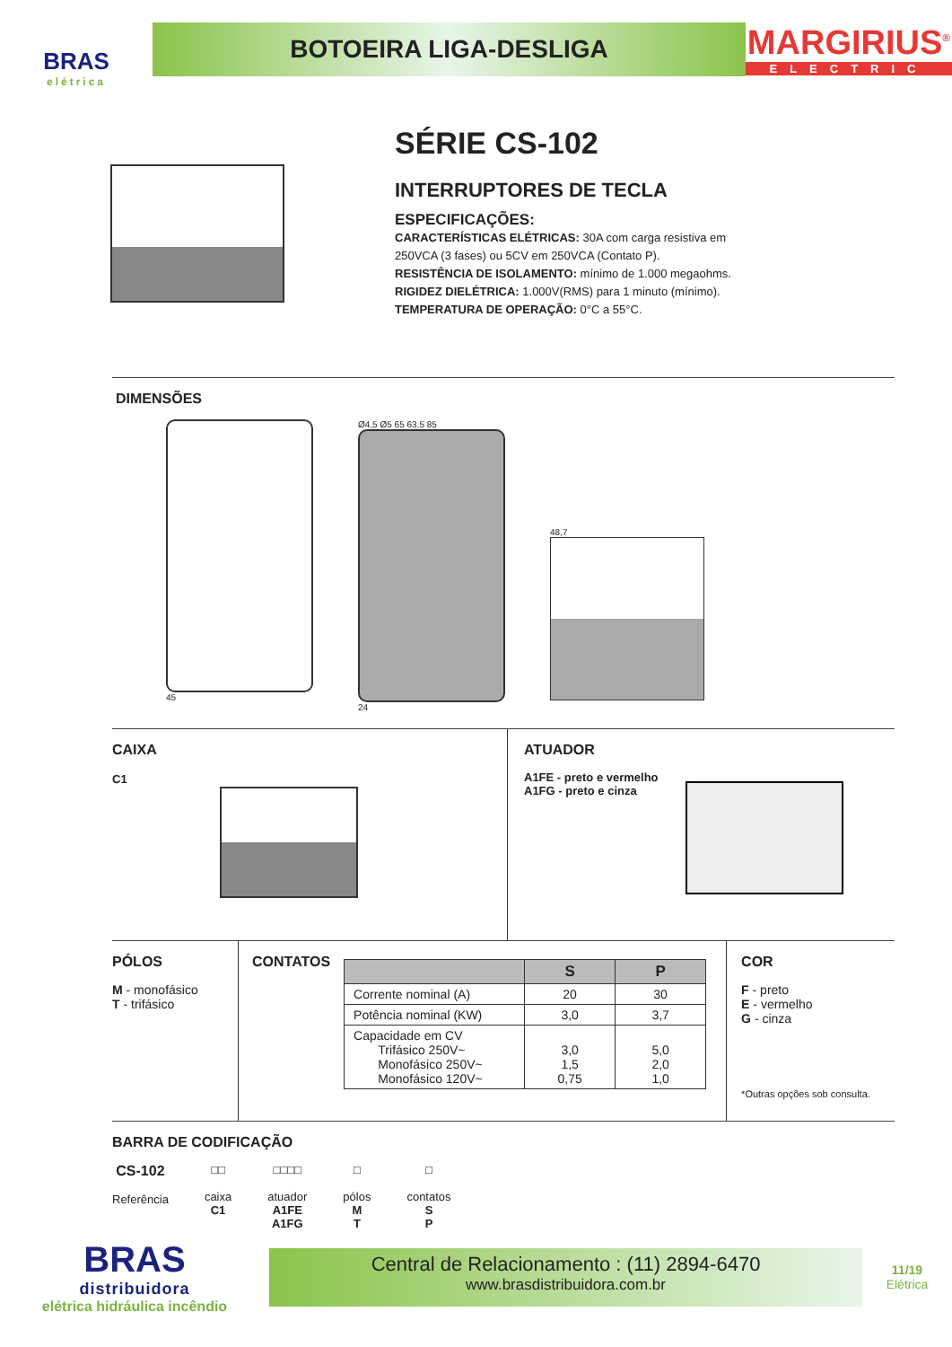BRAS
elétrica
BOTOEIRA LIGA-DESLIGA
MARGIRIUS<sup>®</sup>
ELECTRIC
SÉRIE CS-102
INTERRUPTORES DE TECLA
ESPECIFICAÇÕES:
CARACTERÍSTICAS ELÉTRICAS: 30A com carga resistiva em
250VCA (3 fases) ou 5CV em 250VCA (Contato P).
RESISTÊNCIA DE ISOLAMENTO: mínimo de 1.000 megaohms.
RIGIDEZ DIELÉTRICA: 1.000V(RMS) para 1 minuto (mínimo).
TEMPERATURA DE OPERAÇÃO: 0°C a 55°C.
DIMENSÕES
45 Ø4,5 Ø5 65 63,5 85
24
48,7
CAIXA
C1
ATUADOR
A1FE - preto e vermelho
A1FG - preto e cinza
PÓLOS
M - monofásico
T - trifásico
CONTATOS
| | S | P |
| --- | --- | --- |
| Corrente nominal (A) | 20 | 30 |
| Potência nominal (KW) | 3,0 | 3,7 |
| Capacidade em CV Trifásico 250V~ Monofásico 250V~ Monofásico 120V~ | 3,0 1,5 0,75 | 5,0 2,0 1,0 |
COR
F - preto
E - vermelho
G - cinza
*Outras opções sob consulta.
BARRA DE CODIFICAÇÃO
CS-102
Referência
□□
caixa
C1
□□□□
atuador
A1FE
A1FG
□
pólos
M
T
□
contatos
S
P
BRAS
distribuidora
elétrica hidráulica incêndio
Central de Relacionamento : (11) 2894-6470
www.brasdistribuidora.com.br
11/19
Elétrica